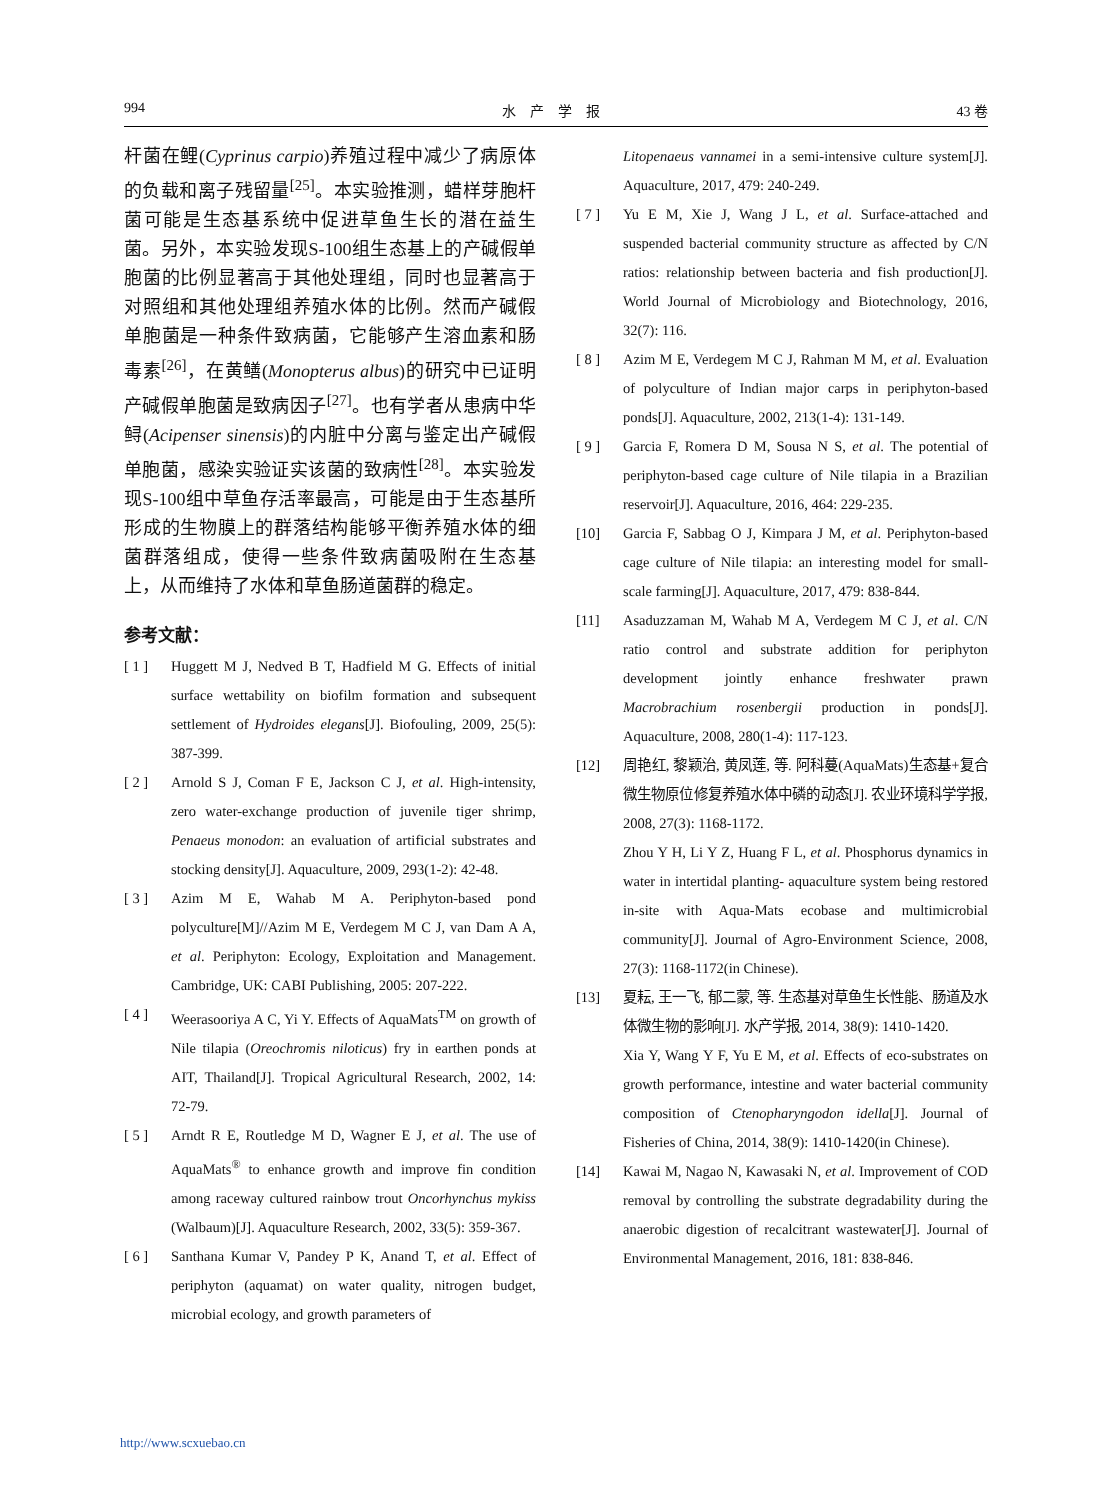994 水　产　学　报 43 卷
杆菌在鲤(Cyprinus carpio)养殖过程中减少了病原体的负载和离子残留量<sup>[25]</sup>。本实验推测，蜡样芽胞杆菌可能是生态基系统中促进草鱼生长的潜在益生菌。另外，本实验发现S-100组生态基上的产碱假单胞菌的比例显著高于其他处理组，同时也显著高于对照组和其他处理组养殖水体的比例。然而产碱假单胞菌是一种条件致病菌，它能够产生溶血素和肠毒素<sup>[26]</sup>，在黄鳝(Monopterus albus)的研究中已证明产碱假单胞菌是致病因子<sup>[27]</sup>。也有学者从患病中华鲟(Acipenser sinensis)的内脏中分离与鉴定出产碱假单胞菌，感染实验证实该菌的致病性<sup>[28]</sup>。本实验发现S-100组中草鱼存活率最高，可能是由于生态基所形成的生物膜上的群落结构能够平衡养殖水体的细菌群落组成，使得一些条件致病菌吸附在生态基上，从而维持了水体和草鱼肠道菌群的稳定。
参考文献：
[ 1 ] Huggett M J, Nedved B T, Hadfield M G. Effects of initial surface wettability on biofilm formation and subsequent settlement of Hydroides elegans[J]. Biofouling, 2009, 25(5): 387-399.
[ 2 ] Arnold S J, Coman F E, Jackson C J, et al. High-intensity, zero water-exchange production of juvenile tiger shrimp, Penaeus monodon: an evaluation of artificial substrates and stocking density[J]. Aquaculture, 2009, 293(1-2): 42-48.
[ 3 ] Azim M E, Wahab M A. Periphyton-based pond polyculture[M]//Azim M E, Verdegem M C J, van Dam A A, et al. Periphyton: Ecology, Exploitation and Management. Cambridge, UK: CABI Publishing, 2005: 207-222.
[ 4 ] Weerasooriya A C, Yi Y. Effects of AquaMats<sup>TM</sup> on growth of Nile tilapia (Oreochromis niloticus) fry in earthen ponds at AIT, Thailand[J]. Tropical Agricultural Research, 2002, 14: 72-79.
[ 5 ] Arndt R E, Routledge M D, Wagner E J, et al. The use of AquaMats<sup>®</sup> to enhance growth and improve fin condition among raceway cultured rainbow trout Oncorhynchus mykiss (Walbaum)[J]. Aquaculture Research, 2002, 33(5): 359-367.
[ 6 ] Santhana Kumar V, Pandey P K, Anand T, et al. Effect of periphyton (aquamat) on water quality, nitrogen budget, microbial ecology, and growth parameters of
Litopenaeus vannamei in a semi-intensive culture system[J]. Aquaculture, 2017, 479: 240-249.
[ 7 ] Yu E M, Xie J, Wang J L, et al. Surface-attached and suspended bacterial community structure as affected by C/N ratios: relationship between bacteria and fish production[J]. World Journal of Microbiology and Biotechnology, 2016, 32(7): 116.
[ 8 ] Azim M E, Verdegem M C J, Rahman M M, et al. Evaluation of polyculture of Indian major carps in periphyton-based ponds[J]. Aquaculture, 2002, 213(1-4): 131-149.
[ 9 ] Garcia F, Romera D M, Sousa N S, et al. The potential of periphyton-based cage culture of Nile tilapia in a Brazilian reservoir[J]. Aquaculture, 2016, 464: 229-235.
[10] Garcia F, Sabbag O J, Kimpara J M, et al. Periphyton-based cage culture of Nile tilapia: an interesting model for small-scale farming[J]. Aquaculture, 2017, 479: 838-844.
[11] Asaduzzaman M, Wahab M A, Verdegem M C J, et al. C/N ratio control and substrate addition for periphyton development jointly enhance freshwater prawn Macrobrachium rosenbergii production in ponds[J]. Aquaculture, 2008, 280(1-4): 117-123.
[12] 周艳红, 黎颖治, 黄凤莲, 等. 阿科蔓(AquaMats)生态基+复合微生物原位修复养殖水体中磷的动态[J]. 农业环境科学学报, 2008, 27(3): 1168-1172.
Zhou Y H, Li Y Z, Huang F L, et al. Phosphorus dynamics in water in intertidal planting- aquaculture system being restored in-site with Aqua-Mats ecobase and multimicrobial community[J]. Journal of Agro-Environment Science, 2008, 27(3): 1168-1172(in Chinese).
[13] 夏耘, 王一飞, 郁二蒙, 等. 生态基对草鱼生长性能、肠道及水体微生物的影响[J]. 水产学报, 2014, 38(9): 1410-1420.
Xia Y, Wang Y F, Yu E M, et al. Effects of eco-substrates on growth performance, intestine and water bacterial community composition of Ctenopharyngodon idella[J]. Journal of Fisheries of China, 2014, 38(9): 1410-1420(in Chinese).
[14] Kawai M, Nagao N, Kawasaki N, et al. Improvement of COD removal by controlling the substrate degradability during the anaerobic digestion of recalcitrant wastewater[J]. Journal of Environmental Management, 2016, 181: 838-846.
http://www.scxuebao.cn